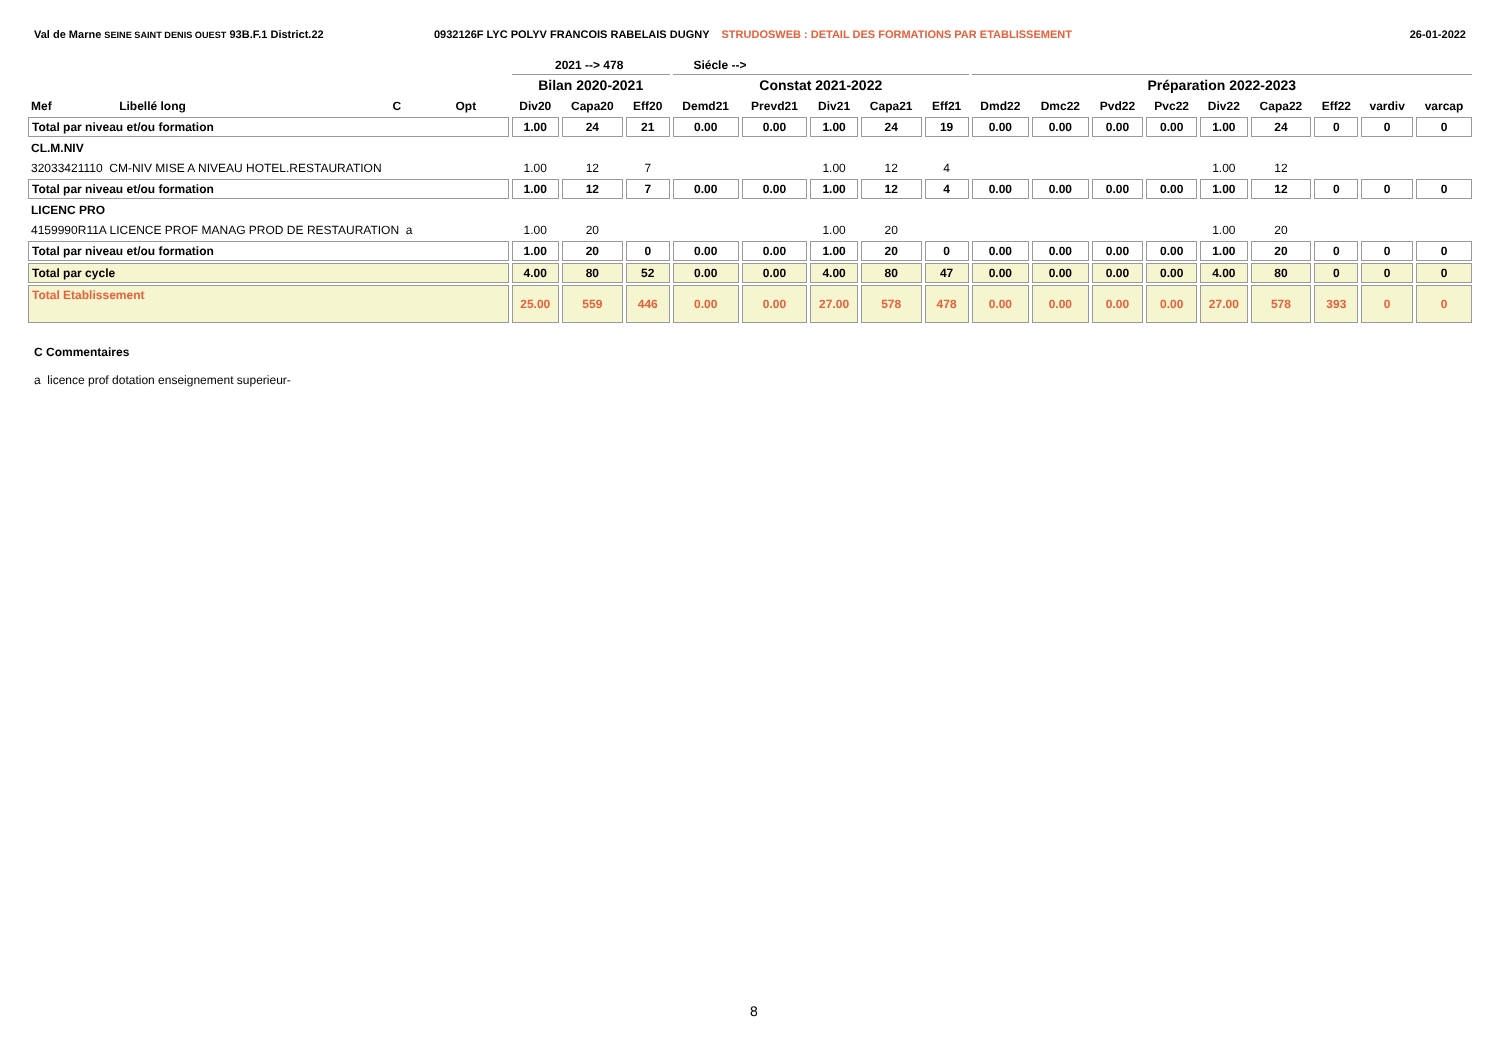Val de Marne SEINE SAINT DENIS OUEST 93B.F.1 District.22 0932126F LYC POLYV FRANCOIS RABELAIS DUGNY STRUDOSWEB : DETAIL DES FORMATIONS PAR ETABLISSEMENT
26-01-2022
2021 --> 478 Siécle -->
| | | | | | Bilan 2020-2021 | | | Constat 2021-2022 | | | | | Préparation 2022-2023 | | | | | | | | |
| --- | --- | --- | --- | --- | --- | --- | --- | --- | --- | --- | --- | --- | --- | --- | --- | --- | --- | --- | --- | --- | --- |
| Mef | Libellé long | | C | Opt | Div20 | Capa20 | Eff20 | Demd21 | Prevd21 | Div21 | Capa21 | Eff21 | Dmd22 | Dmc22 | Pvd22 | Pvc22 | Div22 | Capa22 | Eff22 | vardiv | varcap |
| Total par niveau et/ou formation | | | | | 1.00 | 24 | 21 | 0.00 | 0.00 | 1.00 | 24 | 19 | 0.00 | 0.00 | 0.00 | 0.00 | 1.00 | 24 | 0 | 0 | 0 |
| CL.M.NIV | | | | | | | | | | | | | | | | | | | | | |
| 32033421110 CM-NIV MISE A NIVEAU HOTEL.RESTAURATION | | | | | 1.00 | 12 | 7 | | | 1.00 | 12 | 4 | | | | | 1.00 | 12 | | | |
| Total par niveau et/ou formation | | | | | 1.00 | 12 | 7 | 0.00 | 0.00 | 1.00 | 12 | 4 | 0.00 | 0.00 | 0.00 | 0.00 | 1.00 | 12 | 0 | 0 | 0 |
| LICENC PRO | | | | | | | | | | | | | | | | | | | | | |
| 4159990R11A LICENCE PROF MANAG PROD DE RESTAURATION a | | | | | 1.00 | 20 | | | | 1.00 | 20 | | | | | | 1.00 | 20 | | | |
| Total par niveau et/ou formation | | | | | 1.00 | 20 | 0 | 0.00 | 0.00 | 1.00 | 20 | 0 | 0.00 | 0.00 | 0.00 | 0.00 | 1.00 | 20 | 0 | 0 | 0 |
| Total par cycle | | | | | 4.00 | 80 | 52 | 0.00 | 0.00 | 4.00 | 80 | 47 | 0.00 | 0.00 | 0.00 | 0.00 | 4.00 | 80 | 0 | 0 | 0 |
| Total Etablissement | | | | | 25.00 | 559 | 446 | 0.00 | 0.00 | 27.00 | 578 | 478 | 0.00 | 0.00 | 0.00 | 0.00 | 27.00 | 578 | 393 | 0 | 0 |
C Commentaires
a licence prof dotation enseignement superieur-
8